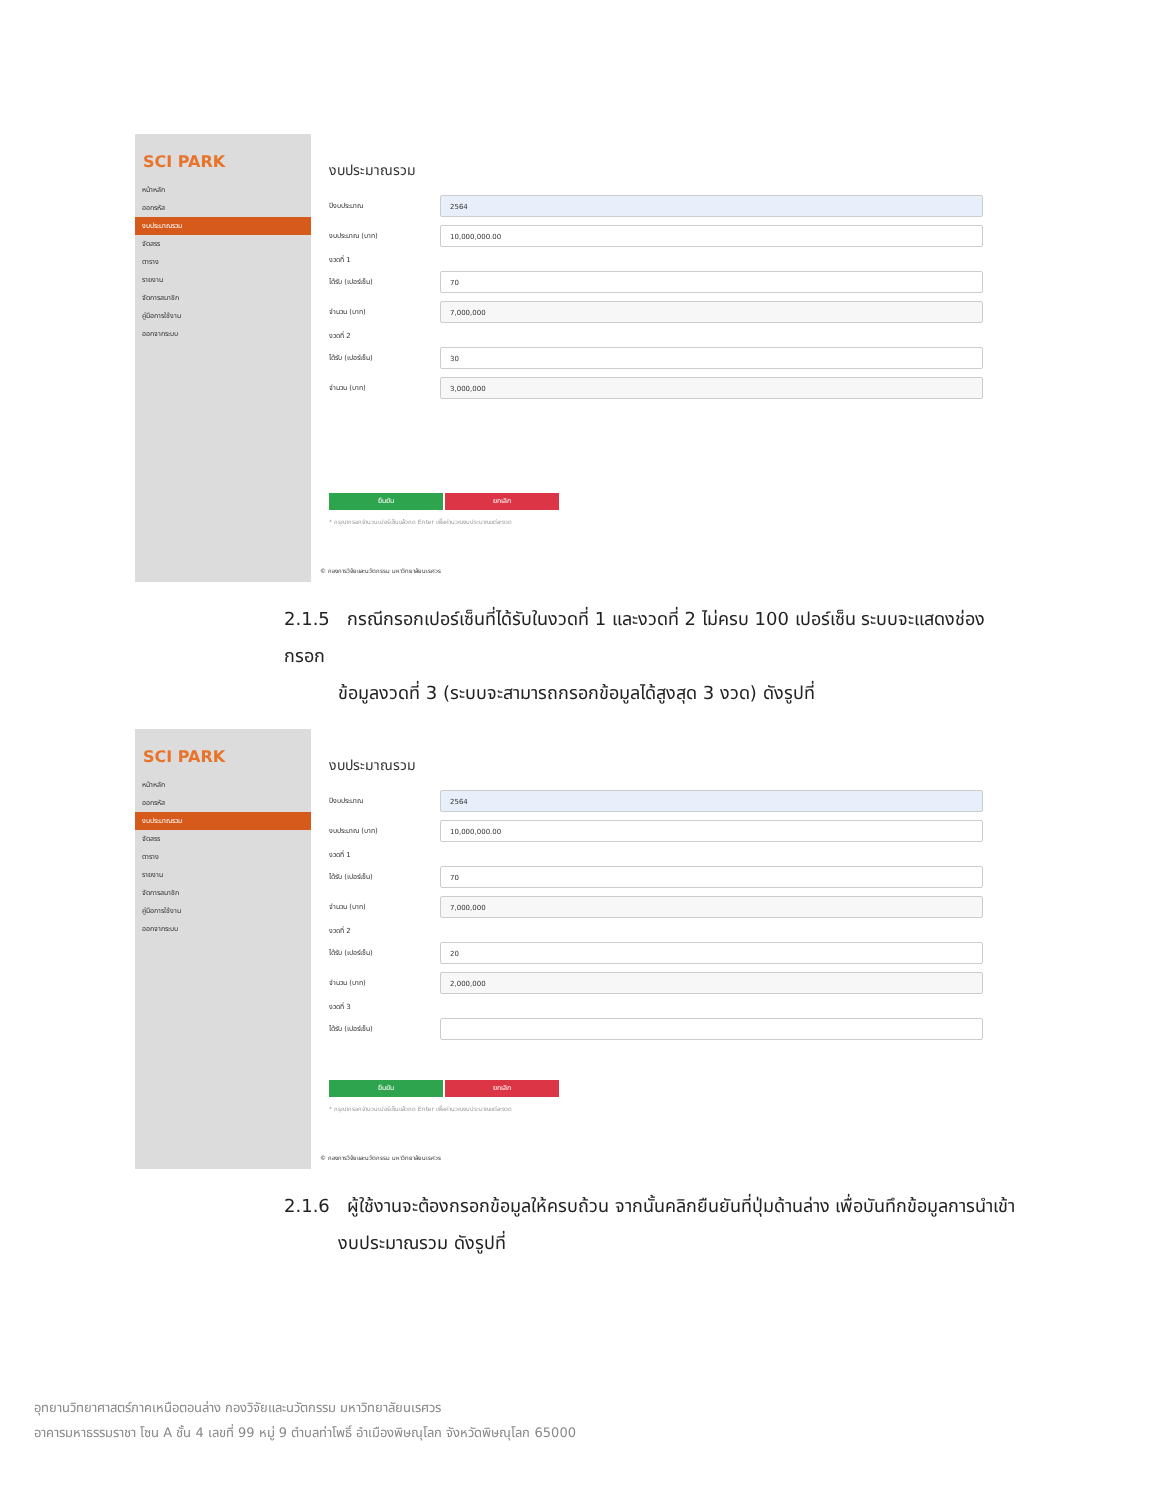SCI PARK
หน้าหลัก
ออกรหัส
งบประมาณรวม
จัดสรร
ตาราง
รายงาน
จัดการสมาชิก
คู่มือการใช้งาน
ออกจากระบบ
งบประมาณรวม
ปีงบประมาณ 2564
งบประมาณ (บาท) 10,000,000.00
งวดที่ 1
ได้รับ (เปอร์เซ็น) 70
จำนวน (บาท) 7,000,000
งวดที่ 2
ได้รับ (เปอร์เซ็น) 30
จำนวน (บาท) 3,000,000
ยืนยัน ยกเลิก
* กรุณากรอกจำนวนเปอร์เซ็นแล้วกด Enter เพื่อคำนวณงบประมาณแต่ละงวด
© กองการวิจัยและนวัตกรรม มหาวิทยาลัยนเรศวร
2.1.5 กรณีกรอกเปอร์เซ็นที่ได้รับในงวดที่ 1 และงวดที่ 2 ไม่ครบ 100 เปอร์เซ็น ระบบจะแสดงช่องกรอก
ข้อมูลงวดที่ 3 (ระบบจะสามารถกรอกข้อมูลได้สูงสุด 3 งวด) ดังรูปที่
SCI PARK
หน้าหลัก
ออกรหัส
งบประมาณรวม
จัดสรร
ตาราง
รายงาน
จัดการสมาชิก
คู่มือการใช้งาน
ออกจากระบบ
งบประมาณรวม
ปีงบประมาณ 2564
งบประมาณ (บาท) 10,000,000.00
งวดที่ 1
ได้รับ (เปอร์เซ็น) 70
จำนวน (บาท) 7,000,000
งวดที่ 2
ได้รับ (เปอร์เซ็น) 20
จำนวน (บาท) 2,000,000
งวดที่ 3
ได้รับ (เปอร์เซ็น)
ยืนยัน ยกเลิก
* กรุณากรอกจำนวนเปอร์เซ็นแล้วกด Enter เพื่อคำนวณงบประมาณแต่ละงวด
© กองการวิจัยและนวัตกรรม มหาวิทยาลัยนเรศวร
2.1.6 ผู้ใช้งานจะต้องกรอกข้อมูลให้ครบถ้วน จากนั้นคลิกยืนยันที่ปุ่มด้านล่าง เพื่อบันทึกข้อมูลการนำเข้า
งบประมาณรวม ดังรูปที่
อุทยานวิทยาศาสตร์ภาคเหนือตอนล่าง กองวิจัยและนวัตกรรม มหาวิทยาลัยนเรศวร
อาคารมหาธรรมราชา โซน A ชั้น 4 เลขที่ 99 หมู่ 9 ตำบลท่าโพธิ์ อำเมืองพิษณุโลก จังหวัดพิษณุโลก 65000